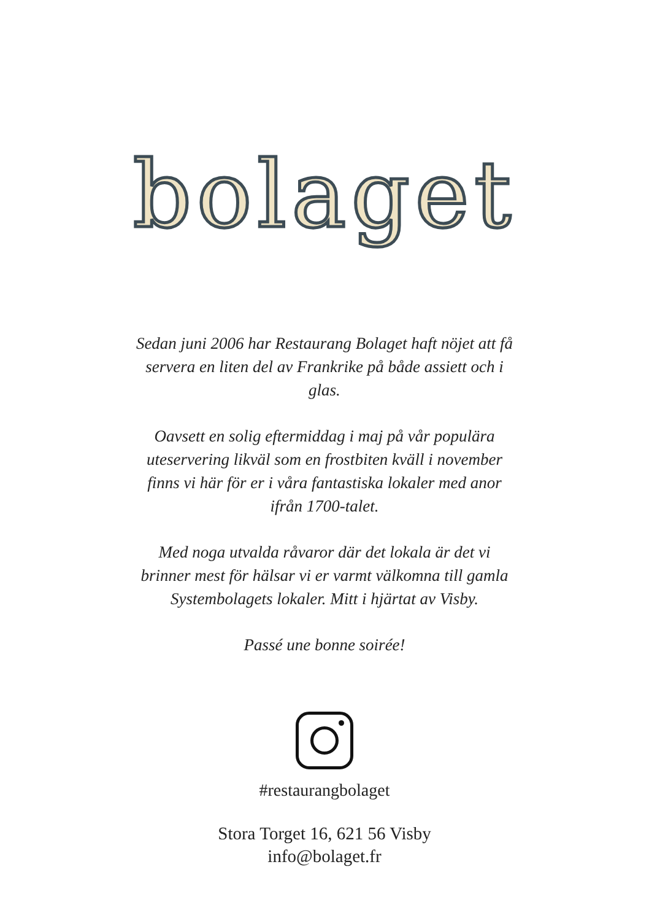bolaget
Sedan juni 2006 har Restaurang Bolaget haft nöjet att få servera en liten del av Frankrike på både assiett och i glas.
Oavsett en solig eftermiddag i maj på vår populära uteservering likväl som en frostbiten kväll i november finns vi här för er i våra fantastiska lokaler med anor ifrån 1700-talet.
Med noga utvalda råvaror där det lokala är det vi brinner mest för hälsar vi er varmt välkomna till gamla Systembolagets lokaler. Mitt i hjärtat av Visby.
Passé une bonne soirée!
#restaurangbolaget
Stora Torget 16, 621 56 Visby
info@bolaget.fr